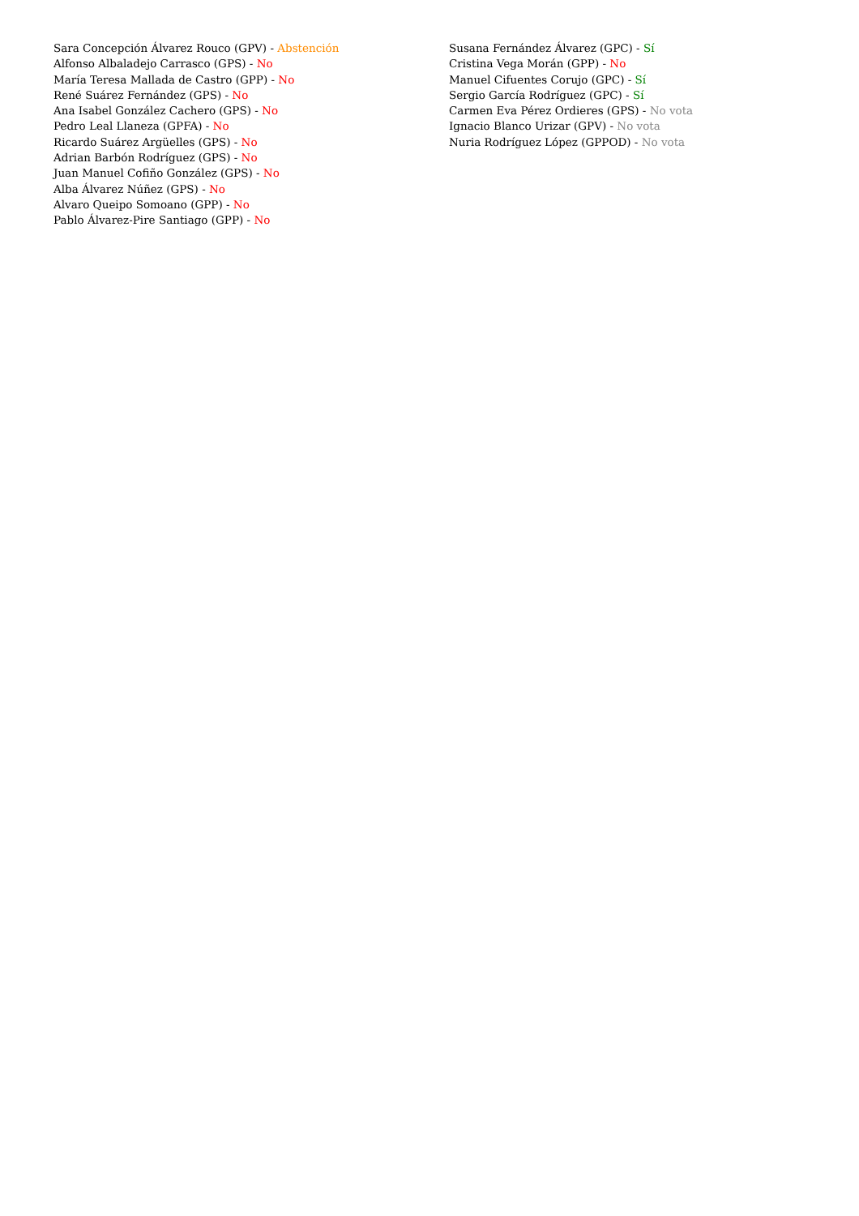Sara Concepción Álvarez Rouco (GPV) - Abstención
Alfonso Albaladejo Carrasco (GPS) - No
María Teresa Mallada de Castro (GPP) - No
René Suárez Fernández (GPS) - No
Ana Isabel González Cachero (GPS) - No
Pedro Leal Llaneza (GPFA) - No
Ricardo Suárez Argüelles (GPS) - No
Adrian Barbón Rodríguez (GPS) - No
Juan Manuel Cofiño González (GPS) - No
Alba Álvarez Núñez (GPS) - No
Alvaro Queipo Somoano (GPP) - No
Pablo Álvarez-Pire Santiago (GPP) - No
Susana Fernández Álvarez (GPC) - Sí
Cristina Vega Morán (GPP) - No
Manuel Cifuentes Corujo (GPC) - Sí
Sergio García Rodríguez (GPC) - Sí
Carmen Eva Pérez Ordieres (GPS) - No vota
Ignacio Blanco Urizar (GPV) - No vota
Nuria Rodríguez López (GPPOD) - No vota